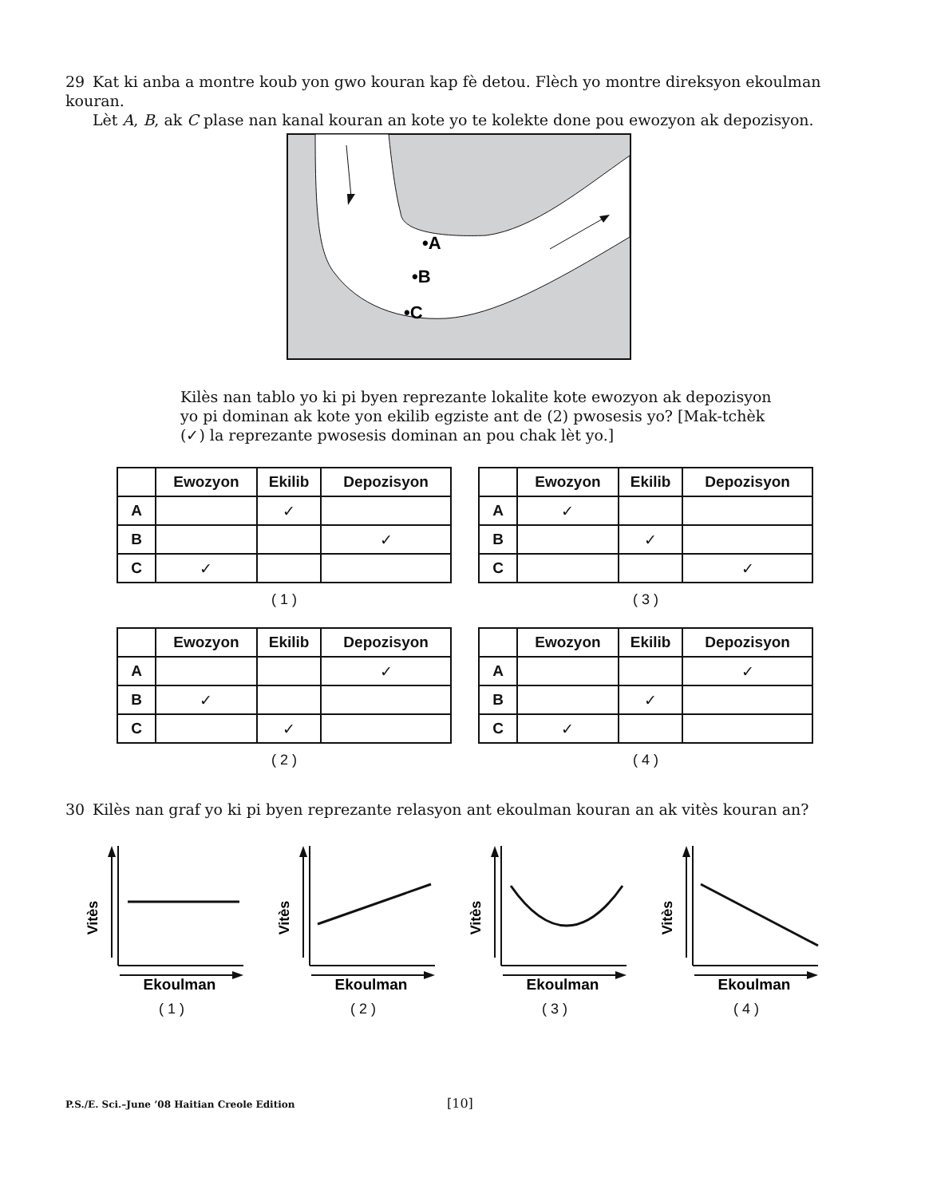29 Kat ki anba a montre koub yon gwo kouran kap fè detou. Flèch yo montre direksyon ekoulman kouran.
Lèt A, B, ak C plase nan kanal kouran an kote yo te kolekte done pou ewozyon ak depozisyon.
•A
•B
•C
Kilès nan tablo yo ki pi byen reprezante lokalite kote ewozyon ak depozisyon yo pi dominan ak kote yon ekilib egziste ant de (2) pwosesis yo? [Mak-tchèk (✓) la reprezante pwosesis dominan an pou chak lèt yo.]
| | Ewozyon | Ekilib | Depozisyon |
| --- | --- | --- | --- |
| A | | ✓ | |
| B | | | ✓ |
| C | ✓ | | |
( 1 )
| | Ewozyon | Ekilib | Depozisyon |
| --- | --- | --- | --- |
| A | ✓ | | |
| B | | ✓ | |
| C | | | ✓ |
( 3 )
| | Ewozyon | Ekilib | Depozisyon |
| --- | --- | --- | --- |
| A | | | ✓ |
| B | ✓ | | |
| C | | ✓ | |
( 2 )
| | Ewozyon | Ekilib | Depozisyon |
| --- | --- | --- | --- |
| A | | | ✓ |
| B | | ✓ | |
| C | ✓ | | |
( 4 )
30 Kilès nan graf yo ki pi byen reprezante relasyon ant ekoulman kouran an ak vitès kouran an?
Vitès
Ekoulman
( 1 )
Vitès
Ekoulman
( 2 )
Vitès
Ekoulman
( 3 )
Vitès
Ekoulman
( 4 )
P.S./E. Sci.–June ’08 Haitian Creole Edition
[10]